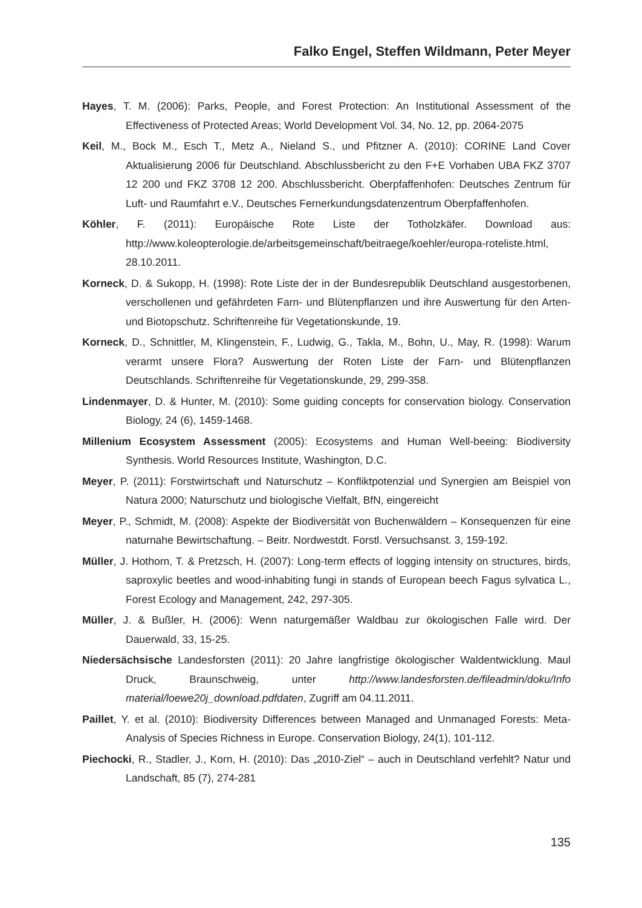Falko Engel, Steffen Wildmann, Peter Meyer
Hayes, T. M. (2006): Parks, People, and Forest Protection: An Institutional Assessment of the Effectiveness of Protected Areas; World Development Vol. 34, No. 12, pp. 2064-2075
Keil, M., Bock M., Esch T., Metz A., Nieland S., und Pfitzner A. (2010): CORINE Land Cover Aktualisierung 2006 für Deutschland. Abschlussbericht zu den F+E Vorhaben UBA FKZ 3707 12 200 und FKZ 3708 12 200. Abschlussbericht. Oberpfaffenhofen: Deutsches Zentrum für Luft- und Raumfahrt e.V., Deutsches Fernerkundungsdatenzentrum Oberpfaffenhofen.
Köhler, F. (2011): Europäische Rote Liste der Totholzkäfer. Download aus: http://www.koleopterologie.de/arbeitsgemeinschaft/beitraege/koehler/europa-roteliste.html, 28.10.2011.
Korneck, D. & Sukopp, H. (1998): Rote Liste der in der Bundesrepublik Deutschland ausgestorbenen, verschollenen und gefährdeten Farn- und Blütenpflanzen und ihre Auswertung für den Arten- und Biotopschutz. Schriftenreihe für Vegetationskunde, 19.
Korneck, D., Schnittler, M, Klingenstein, F., Ludwig, G., Takla, M., Bohn, U., May, R. (1998): Warum verarmt unsere Flora? Auswertung der Roten Liste der Farn- und Blütenpflanzen Deutschlands. Schriftenreihe für Vegetationskunde, 29, 299-358.
Lindenmayer, D. & Hunter, M. (2010): Some guiding concepts for conservation biology. Conservation Biology, 24 (6), 1459-1468.
Millenium Ecosystem Assessment (2005): Ecosystems and Human Well-beeing: Biodiversity Synthesis. World Resources Institute, Washington, D.C.
Meyer, P. (2011): Forstwirtschaft und Naturschutz – Konfliktpotenzial und Synergien am Beispiel von Natura 2000; Naturschutz und biologische Vielfalt, BfN, eingereicht
Meyer, P., Schmidt, M. (2008): Aspekte der Biodiversität von Buchenwäldern – Konsequenzen für eine naturnahe Bewirtschaftung. – Beitr. Nordwestdt. Forstl. Versuchsanst. 3, 159-192.
Müller, J. Hothorn, T. & Pretzsch, H. (2007): Long-term effects of logging intensity on structures, birds, saproxylic beetles and wood-inhabiting fungi in stands of European beech Fagus sylvatica L., Forest Ecology and Management, 242, 297-305.
Müller, J. & Bußler, H. (2006): Wenn naturgemäßer Waldbau zur ökologischen Falle wird. Der Dauerwald, 33, 15-25.
Niedersächsische Landesforsten (2011): 20 Jahre langfristige ökologischer Waldentwicklung. Maul Druck, Braunschweig, unter http://www.landesforsten.de/fileadmin/doku/Info material/loewe20j_download.pdfdaten, Zugriff am 04.11.2011.
Paillet, Y. et al. (2010): Biodiversity Differences between Managed and Unmanaged Forests: Meta-Analysis of Species Richness in Europe. Conservation Biology, 24(1), 101-112.
Piechocki, R., Stadler, J., Korn, H. (2010): Das „2010-Ziel“ – auch in Deutschland verfehlt? Natur und Landschaft, 85 (7), 274-281
135